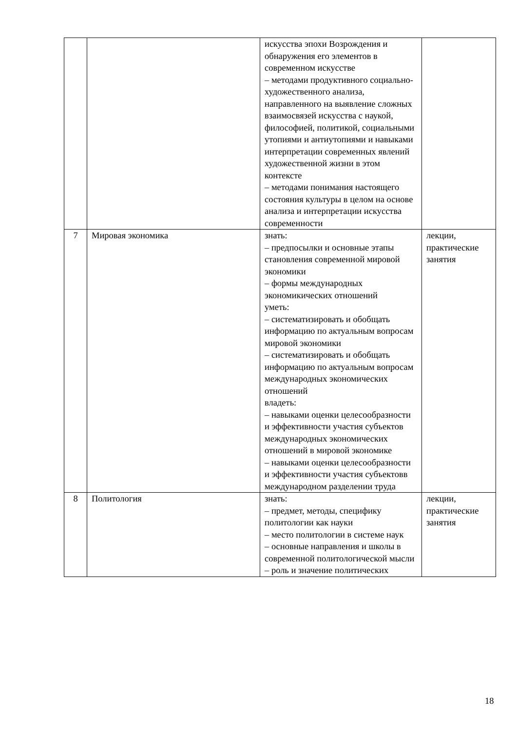| | | искусства эпохи Возрождения и обнаружения его элементов в современном искусстве – методами продуктивного социально-художественного анализа, направленного на выявление сложных взаимосвязей искусства с наукой, философией, политикой, социальными утопиями и антиутопиями и навыками интерпретации современных явлений художественной жизни в этом контексте – методами понимания настоящего состояния культуры в целом на основе анализа и интерпретации искусства современности | |
| 7 | Мировая экономика | знать: – предпосылки и основные этапы становления современной мировой экономики – формы международных экономикических отношений уметь: – систематизировать и обобщать информацию по актуальным вопросам мировой экономики – систематизировать и обобщать информацию по актуальным вопросам международных экономических отношений владеть: – навыками оценки целесообразности и эффективности участия субъектов международных экономических отношений в мировой экономике – навыками оценки целесообразности и эффективности участия субъектовв международном разделении труда | лекции, практические занятия |
| 8 | Политология | знать: – предмет, методы, специфику политологии как науки – место политологии в системе наук – основные направления и школы в современной политологической мысли – роль и значение политических | лекции, практические занятия |
18